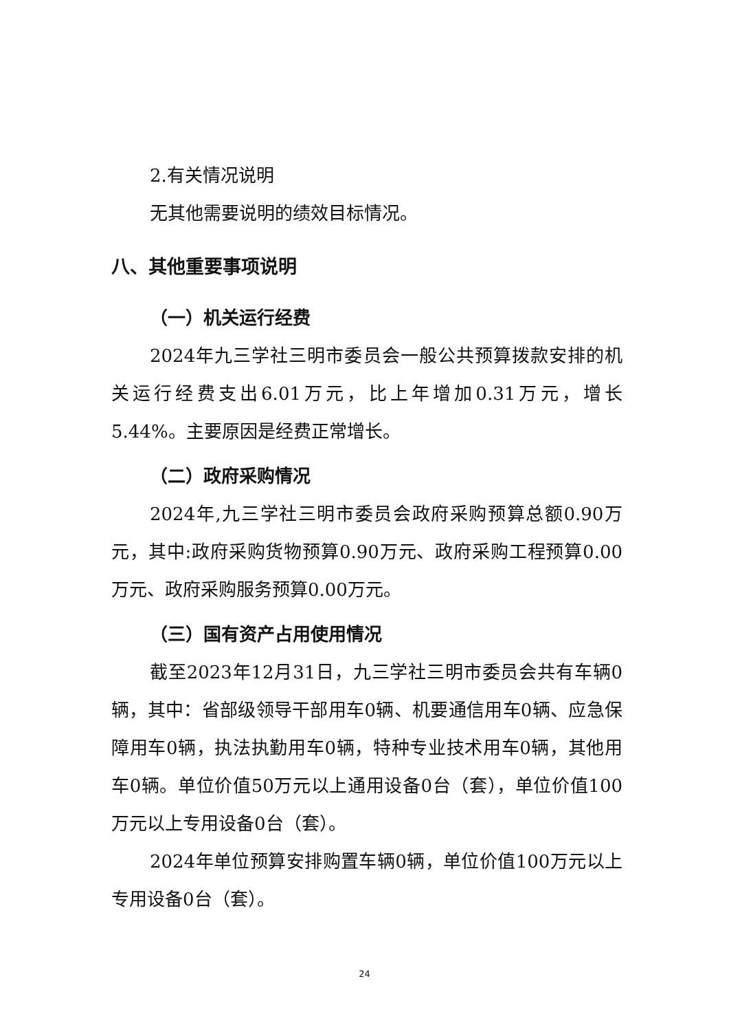2.有关情况说明
无其他需要说明的绩效目标情况。
八、其他重要事项说明
（一）机关运行经费
2024年九三学社三明市委员会一般公共预算拨款安排的机关运行经费支出6.01万元，比上年增加0.31万元，增长5.44%。主要原因是经费正常增长。
（二）政府采购情况
2024年,九三学社三明市委员会政府采购预算总额0.90万元，其中:政府采购货物预算0.90万元、政府采购工程预算0.00万元、政府采购服务预算0.00万元。
（三）国有资产占用使用情况
截至2023年12月31日，九三学社三明市委员会共有车辆0辆，其中：省部级领导干部用车0辆、机要通信用车0辆、应急保障用车0辆，执法执勤用车0辆，特种专业技术用车0辆，其他用车0辆。单位价值50万元以上通用设备0台（套），单位价值100万元以上专用设备0台（套）。
2024年单位预算安排购置车辆0辆，单位价值100万元以上专用设备0台（套）。
24